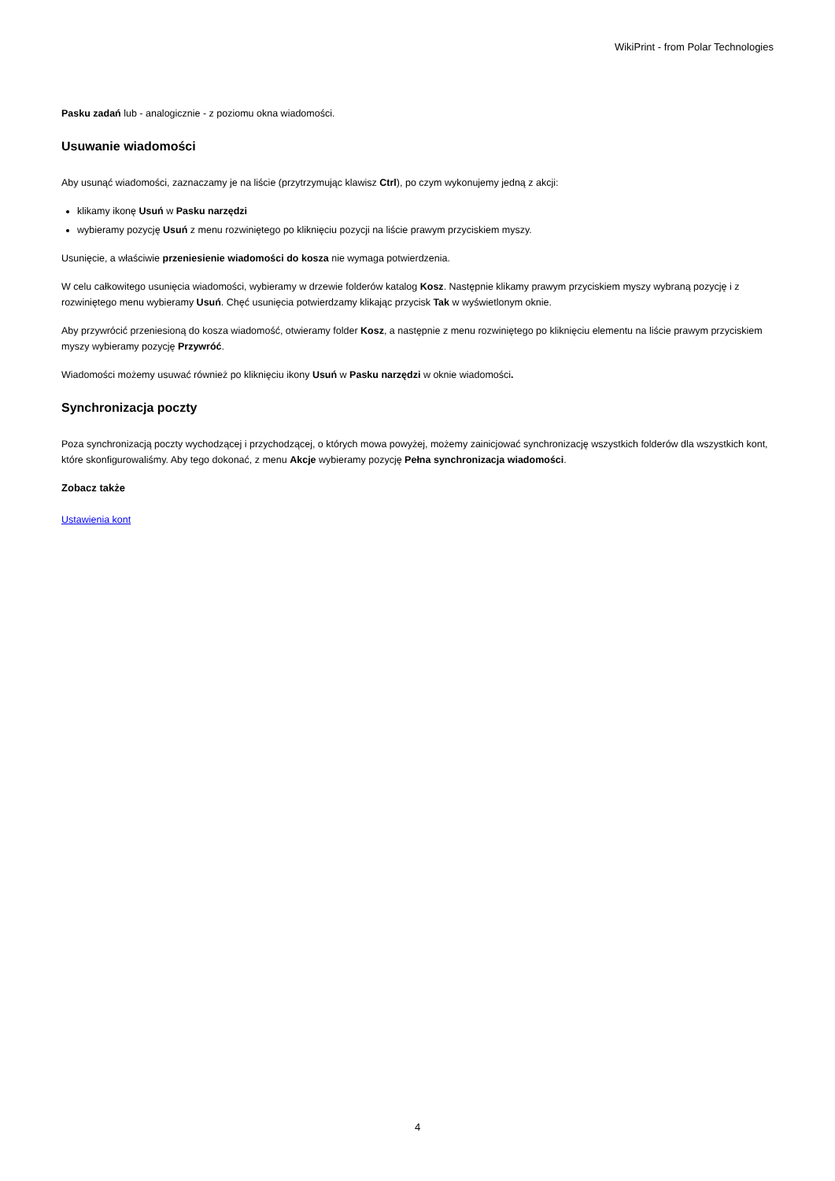WikiPrint - from Polar Technologies
Pasku zadań lub - analogicznie - z poziomu okna wiadomości.
Usuwanie wiadomości
Aby usunąć wiadomości, zaznaczamy je na liście (przytrzymując klawisz Ctrl), po czym wykonujemy jedną z akcji:
klikamy ikonę Usuń w Pasku narzędzi
wybieramy pozycję Usuń z menu rozwiniętego po kliknięciu pozycji na liście prawym przyciskiem myszy.
Usunięcie, a właściwie przeniesienie wiadomości do kosza nie wymaga potwierdzenia.
W celu całkowitego usunięcia wiadomości, wybieramy w drzewie folderów katalog Kosz. Następnie klikamy prawym przyciskiem myszy wybraną pozycję i z rozwiniętego menu wybieramy Usuń. Chęć usunięcia potwierdzamy klikając przycisk Tak w wyświetlonym oknie.
Aby przywrócić przeniesioną do kosza wiadomość, otwieramy folder Kosz, a następnie z menu rozwiniętego po kliknięciu elementu na liście prawym przyciskiem myszy wybieramy pozycję Przywróć.
Wiadomości możemy usuwać również po kliknięciu ikony Usuń w Pasku narzędzi w oknie wiadomości.
Synchronizacja poczty
Poza synchronizacją poczty wychodzącej i przychodzącej, o których mowa powyżej, możemy zainicjować synchronizację wszystkich folderów dla wszystkich kont, które skonfigurowaliśmy. Aby tego dokonać, z menu Akcje wybieramy pozycję Pełna synchronizacja wiadomości.
Zobacz także
Ustawienia kont
4